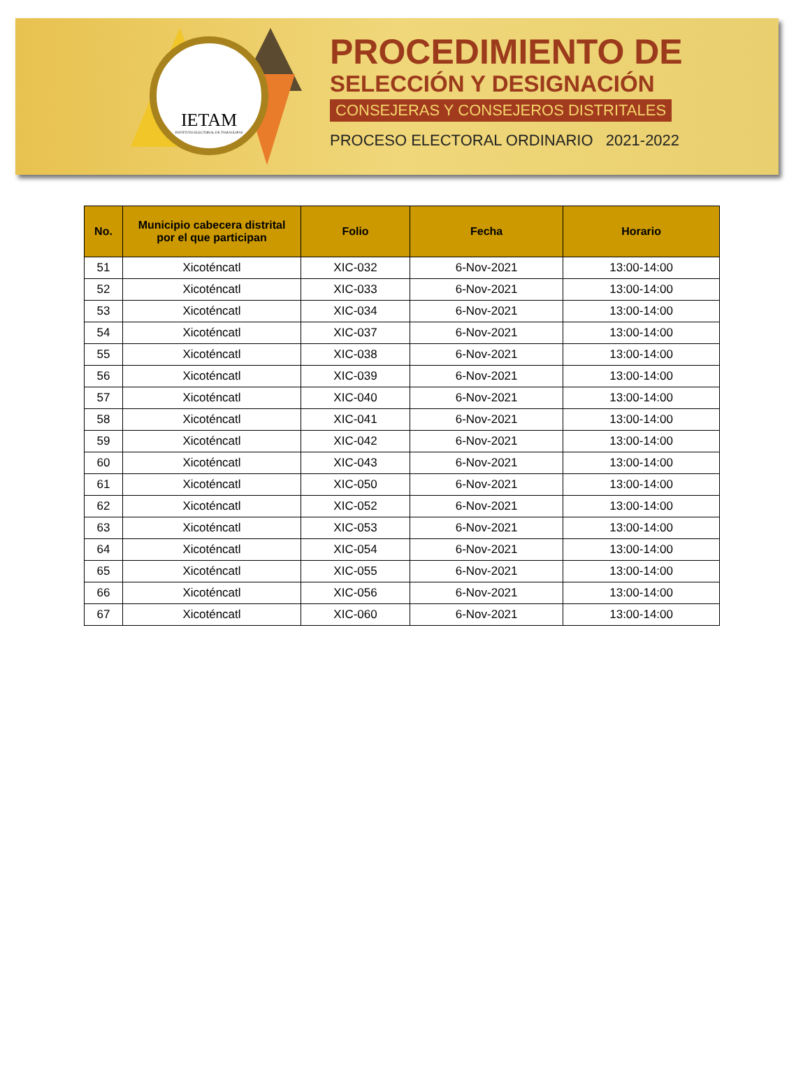IETAM
INSTITUTO ELECTORAL DE TAMAULIPAS
PROCEDIMIENTO DE
SELECCIÓN Y DESIGNACIÓN
CONSEJERAS Y CONSEJEROS DISTRITALES
PROCESO ELECTORAL ORDINARIO 2021-2022
| No. | Municipio cabecera distrital por el que participan | Folio | Fecha | Horario |
| --- | --- | --- | --- | --- |
| 51 | Xicoténcatl | XIC-032 | 6-Nov-2021 | 13:00-14:00 |
| 52 | Xicoténcatl | XIC-033 | 6-Nov-2021 | 13:00-14:00 |
| 53 | Xicoténcatl | XIC-034 | 6-Nov-2021 | 13:00-14:00 |
| 54 | Xicoténcatl | XIC-037 | 6-Nov-2021 | 13:00-14:00 |
| 55 | Xicoténcatl | XIC-038 | 6-Nov-2021 | 13:00-14:00 |
| 56 | Xicoténcatl | XIC-039 | 6-Nov-2021 | 13:00-14:00 |
| 57 | Xicoténcatl | XIC-040 | 6-Nov-2021 | 13:00-14:00 |
| 58 | Xicoténcatl | XIC-041 | 6-Nov-2021 | 13:00-14:00 |
| 59 | Xicoténcatl | XIC-042 | 6-Nov-2021 | 13:00-14:00 |
| 60 | Xicoténcatl | XIC-043 | 6-Nov-2021 | 13:00-14:00 |
| 61 | Xicoténcatl | XIC-050 | 6-Nov-2021 | 13:00-14:00 |
| 62 | Xicoténcatl | XIC-052 | 6-Nov-2021 | 13:00-14:00 |
| 63 | Xicoténcatl | XIC-053 | 6-Nov-2021 | 13:00-14:00 |
| 64 | Xicoténcatl | XIC-054 | 6-Nov-2021 | 13:00-14:00 |
| 65 | Xicoténcatl | XIC-055 | 6-Nov-2021 | 13:00-14:00 |
| 66 | Xicoténcatl | XIC-056 | 6-Nov-2021 | 13:00-14:00 |
| 67 | Xicoténcatl | XIC-060 | 6-Nov-2021 | 13:00-14:00 |